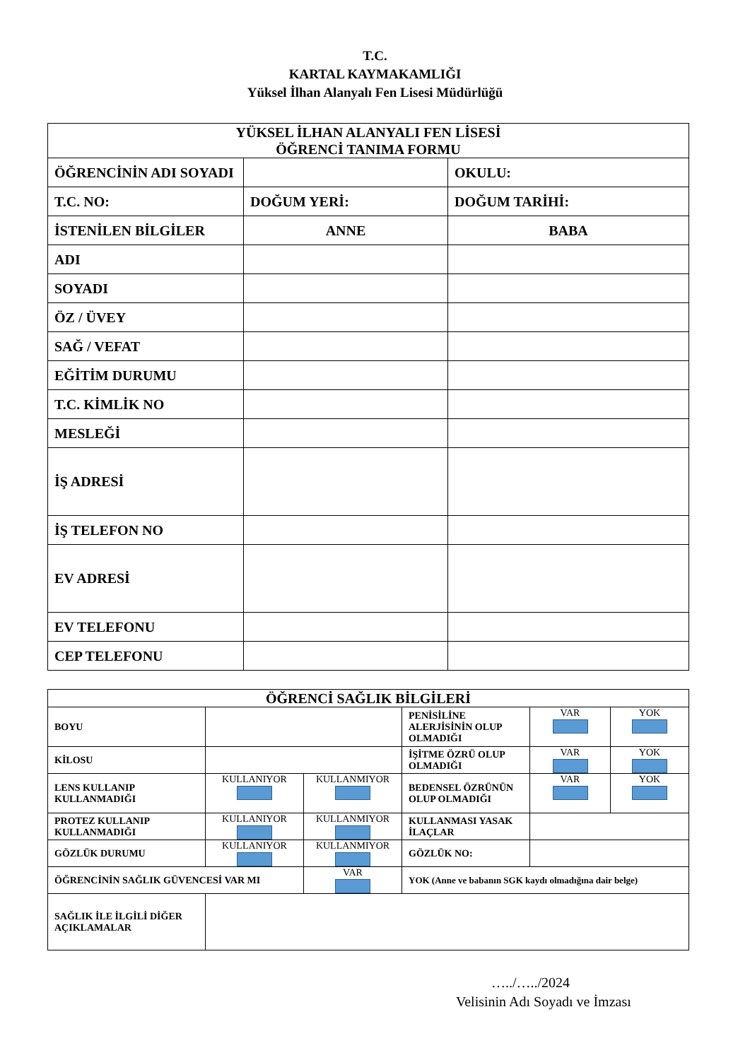T.C.
KARTAL KAYMAKAMLIĞI
Yüksel İlhan Alanyalı Fen Lisesi Müdürlüğü
| YÜKSEL İLHAN ALANYALI FEN LİSESİ ÖĞRENCİ TANIMA FORMU | | |
| --- | --- | --- |
| ÖĞRENCİNİN ADI SOYADI | | OKULU: |
| T.C. NO: | DOĞUM YERİ: | DOĞUM TARİHİ: |
| İSTENİLEN BİLGİLER | ANNE | BABA |
| ADI | | |
| SOYADI | | |
| ÖZ / ÜVEY | | |
| SAĞ / VEFAT | | |
| EĞİTİM DURUMU | | |
| T.C. KİMLİK NO | | |
| MESLEĞİ | | |
| İŞ ADRESİ | | |
| İŞ TELEFON NO | | |
| EV ADRESİ | | |
| EV TELEFONU | | |
| CEP TELEFONU | | |
| ÖĞRENCİ SAĞLIK BİLGİLERİ | | | | | |
| --- | --- | --- | --- | --- | --- |
| BOYU | | | PENİSİLİNE ALERJİSİNİN OLUP OLMADIĞI | VAR | YOK |
| KİLOSU | | | İŞİTME ÖZRÜ OLUP OLMADIĞI | VAR | YOK |
| LENS KULLANIP KULLANMADIĞI | KULLANIYOR | KULLANMIYOR | BEDENSEL ÖZRÜNÜN OLUP OLMADIĞI | VAR | YOK |
| PROTEZ KULLANIP KULLANMADIĞI | KULLANIYOR | KULLANMIYOR | KULLANMASI YASAK İLAÇLAR | | |
| GÖZLÜK DURUMU | KULLANIYOR | KULLANMIYOR | GÖZLÜK NO: | | |
| ÖĞRENCİNİN SAĞLIK GÜVENCESİ VAR MI | | VAR | YOK (Anne ve babanın SGK kaydı olmadığına dair belge) | | |
| SAĞLIK İLE İLGİLİ DİĞER AÇIKLAMALAR | | | | | |
…../…../2024
Velisinin Adı Soyadı ve İmzası